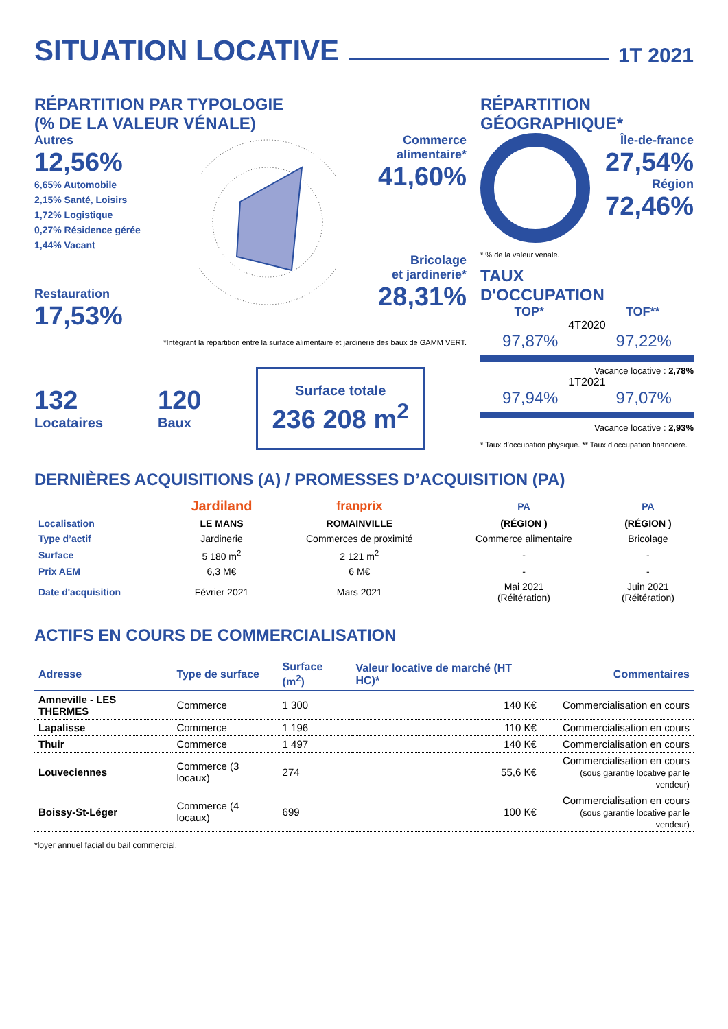SITUATION LOCATIVE 1T 2021
RÉPARTITION PAR TYPOLOGIE
(% DE LA VALEUR VÉNALE)
Autres
12,56%
6,65% Automobile
2,15% Santé, Loisirs
1,72% Logistique
0,27% Résidence gérée
1,44% Vacant
Restauration
17,53%
Commerce
alimentaire*
41,60%
Bricolage
et jardinerie*
28,31%
*Intégrant la répartition entre la surface alimentaire et jardinerie des baux de GAMM VERT.
132
Locataires
120
Baux
Surface totale
236 208 m<sup>2</sup>
RÉPARTITION
GÉOGRAPHIQUE*
Île-de-france
27,54%
Région
72,46%
* % de la valeur venale.
TAUX
D'OCCUPATION
TOP* TOF**
4T2020
97,87% 97,22%
Vacance locative : 2,78%
1T2021
97,94% 97,07%
Vacance locative : 2,93%
* Taux d’occupation physique. ** Taux d’occupation financière.
DERNIÈRES ACQUISITIONS (A) / PROMESSES D’ACQUISITION (PA)
| | Jardiland | franprix | PA | PA |
| Localisation | LE MANS | ROMAINVILLE | (RÉGION ) | (RÉGION ) |
| Type d’actif | Jardinerie | Commerces de proximité | Commerce alimentaire | Bricolage |
| Surface | 5 180 m<sup>2</sup> | 2 121 m<sup>2</sup> | - | - |
| Prix AEM | 6,3 M€ | 6 M€ | - | - |
| Date d'acquisition | Février 2021 | Mars 2021 | Mai 2021 (Réitération) | Juin 2021 (Réitération) |
ACTIFS EN COURS DE COMMERCIALISATION
| Adresse | Type de surface | Surface (m<sup>2</sup>) | Valeur locative de marché (HT HC)* | Commentaires |
| --- | --- | --- | --- | --- |
| Amneville - LES THERMES | Commerce | 1 300 | 140 K€ | Commercialisation en cours |
| Lapalisse | Commerce | 1 196 | 110 K€ | Commercialisation en cours |
| Thuir | Commerce | 1 497 | 140 K€ | Commercialisation en cours |
| Louveciennes | Commerce (3 locaux) | 274 | 55,6 K€ | Commercialisation en cours (sous garantie locative par le vendeur) |
| Boissy-St-Léger | Commerce (4 locaux) | 699 | 100 K€ | Commercialisation en cours (sous garantie locative par le vendeur) |
*loyer annuel facial du bail commercial.